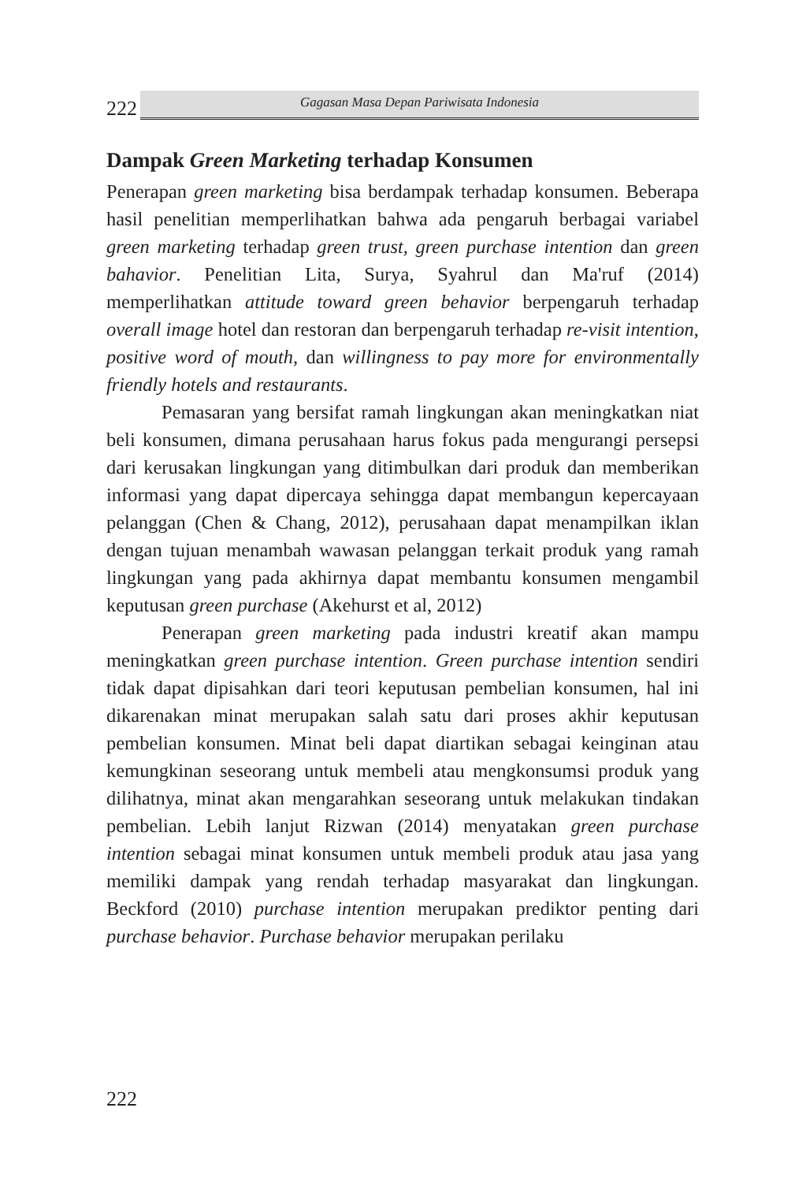222
Gagasan Masa Depan Pariwisata Indonesia
Dampak Green Marketing terhadap Konsumen
Penerapan green marketing bisa berdampak terhadap konsumen. Beberapa hasil penelitian memperlihatkan bahwa ada pengaruh berbagai variabel green marketing terhadap green trust, green purchase intention dan green bahavior. Penelitian Lita, Surya, Syahrul dan Ma'ruf (2014) memperlihatkan attitude toward green behavior berpengaruh terhadap overall image hotel dan restoran dan berpengaruh terhadap re-visit intention, positive word of mouth, dan willingness to pay more for environmentally friendly hotels and restaurants.
Pemasaran yang bersifat ramah lingkungan akan meningkatkan niat beli konsumen, dimana perusahaan harus fokus pada mengurangi persepsi dari kerusakan lingkungan yang ditimbulkan dari produk dan memberikan informasi yang dapat dipercaya sehingga dapat membangun kepercayaan pelanggan (Chen & Chang, 2012), perusahaan dapat menampilkan iklan dengan tujuan menambah wawasan pelanggan terkait produk yang ramah lingkungan yang pada akhirnya dapat membantu konsumen mengambil keputusan green purchase (Akehurst et al, 2012)
Penerapan green marketing pada industri kreatif akan mampu meningkatkan green purchase intention. Green purchase intention sendiri tidak dapat dipisahkan dari teori keputusan pembelian konsumen, hal ini dikarenakan minat merupakan salah satu dari proses akhir keputusan pembelian konsumen. Minat beli dapat diartikan sebagai keinginan atau kemungkinan seseorang untuk membeli atau mengkonsumsi produk yang dilihatnya, minat akan mengarahkan seseorang untuk melakukan tindakan pembelian. Lebih lanjut Rizwan (2014) menyatakan green purchase intention sebagai minat konsumen untuk membeli produk atau jasa yang memiliki dampak yang rendah terhadap masyarakat dan lingkungan. Beckford (2010) purchase intention merupakan prediktor penting dari purchase behavior. Purchase behavior merupakan perilaku
222